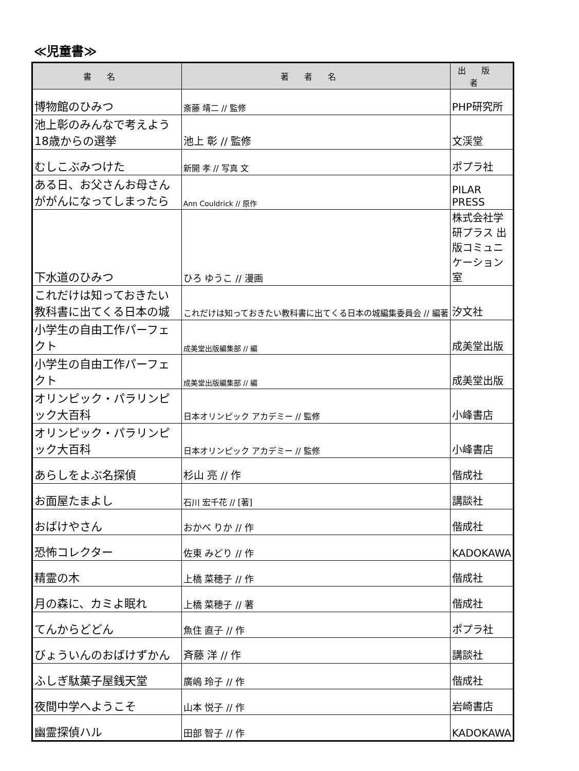≪児童書≫
| 書名 | 著者名 | 出版者 |
| --- | --- | --- |
| 博物館のひみつ | 斎藤 靖二 // 監修 | PHP研究所 |
| 池上彰のみんなで考えよう18歳からの選挙 | 池上 彰 // 監修 | 文渓堂 |
| むしこぶみつけた | 新開 孝 // 写真 文 | ポプラ社 |
| ある日、お父さんお母さんががんになってしまったら | Ann Couldrick // 原作 | PILAR PRESS |
| 下水道のひみつ | ひろ ゆうこ // 漫画 | 株式会社学研プラス 出版コミュニケーション室 |
| これだけは知っておきたい教科書に出てくる日本の城 | これだけは知っておきたい教科書に出てくる日本の城編集委員会 // 編著 | 汐文社 |
| 小学生の自由工作パーフェクト | 成美堂出版編集部 // 編 | 成美堂出版 |
| 小学生の自由工作パーフェクト | 成美堂出版編集部 // 編 | 成美堂出版 |
| オリンピック・パラリンピック大百科 | 日本オリンピック アカデミー // 監修 | 小峰書店 |
| オリンピック・パラリンピック大百科 | 日本オリンピック アカデミー // 監修 | 小峰書店 |
| あらしをよぶ名探偵 | 杉山 亮 // 作 | 偕成社 |
| お面屋たまよし | 石川 宏千花 // [著] | 講談社 |
| おばけやさん | おかべ りか // 作 | 偕成社 |
| 恐怖コレクター | 佐東 みどり // 作 | KADOKAWA |
| 精霊の木 | 上橋 菜穂子 // 作 | 偕成社 |
| 月の森に、カミよ眠れ | 上橋 菜穂子 // 著 | 偕成社 |
| てんからどどん | 魚住 直子 // 作 | ポプラ社 |
| びょういんのおばけずかん | 斉藤 洋 // 作 | 講談社 |
| ふしぎ駄菓子屋銭天堂 | 廣嶋 玲子 // 作 | 偕成社 |
| 夜間中学へようこそ | 山本 悦子 // 作 | 岩崎書店 |
| 幽霊探偵ハル | 田部 智子 // 作 | KADOKAWA |